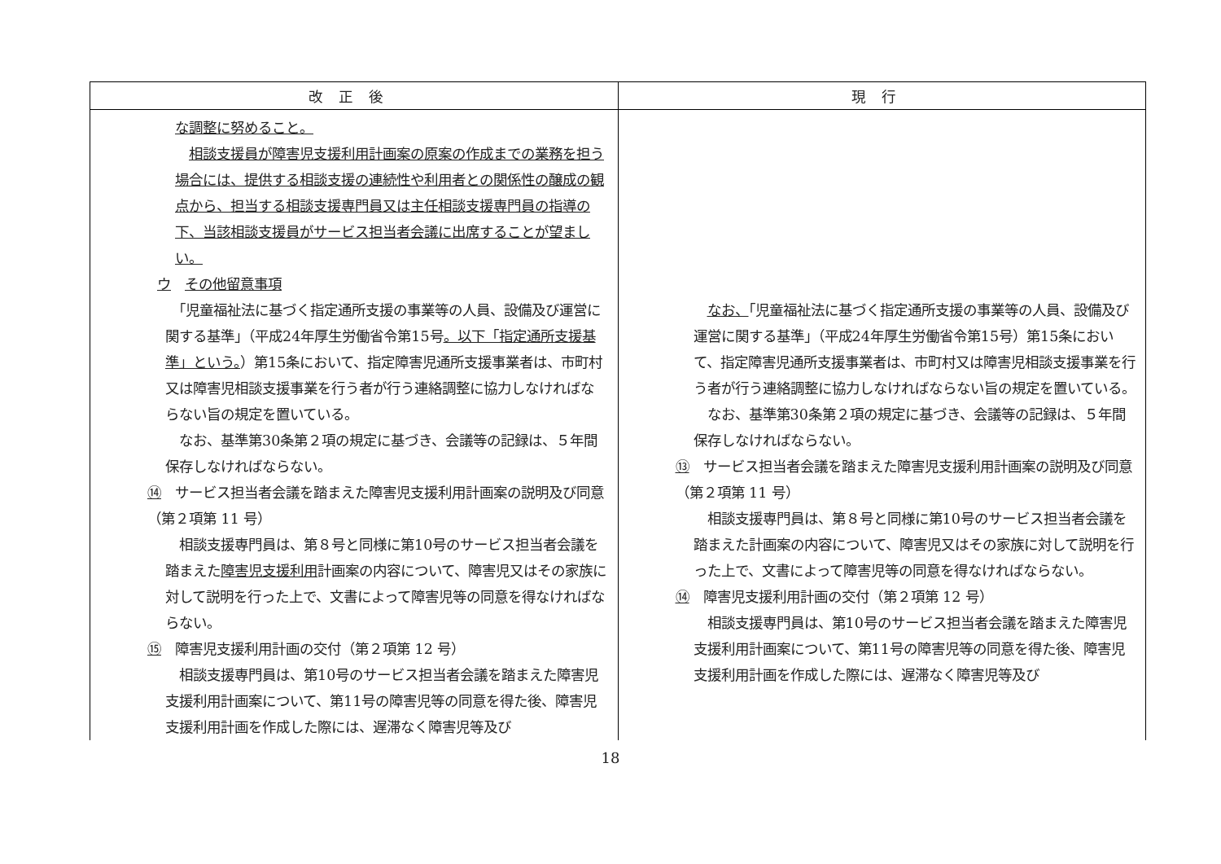| 改正後 | 現行 |
| --- | --- |
| な調整に努めること。 相談支援員が障害児支援利用計画案の原案の作成までの業務を担う場合には、提供する相談支援の連続性や利用者との関係性の醸成の観点から、担当する相談支援専門員又は主任相談支援専門員の指導の下、当該相談支援員がサービス担当者会議に出席することが望ましい。 ウ その他留意事項 「児童福祉法に基づく指定通所支援の事業等の人員、設備及び運営に関する基準」（平成24年厚生労働省令第15号 。以下「指定通所支援基準」という。 ）第15条において、指定障害児通所支援事業者は、市町村又は障害児相談支援事業を行う者が行う連絡調整に協力しなければならない旨の規定を置いている。 なお、基準第30条第２項の規定に基づき、会議等の記録は、５年間保存しなければならない。 ⑭ サービス担当者会議を踏まえた障害児支援利用計画案の説明及び同意（第２項第 11 号） 相談支援専門員は、第８号と同様に第10号のサービス担当者会議を踏まえた 障害児支援利用 計画案の内容について、障害児又はその家族に対して説明を行った上で、文書によって障害児等の同意を得なければならない。 ⑮ 障害児支援利用計画の交付（第２項第 12 号） 相談支援専門員は、第10号のサービス担当者会議を踏まえた障害児支援利用計画案について、第11号の障害児等の同意を得た後、障害児支援利用計画を作成した際には、遅滞なく障害児等及び | なお、 「児童福祉法に基づく指定通所支援の事業等の人員、設備及び運営に関する基準」（平成24年厚生労働省令第15号）第15条において、指定障害児通所支援事業者は、市町村又は障害児相談支援事業を行う者が行う連絡調整に協力しなければならない旨の規定を置いている。 なお、基準第30条第２項の規定に基づき、会議等の記録は、５年間保存しなければならない。 ⑬ サービス担当者会議を踏まえた障害児支援利用計画案の説明及び同意（第２項第 11 号） 相談支援専門員は、第８号と同様に第10号のサービス担当者会議を踏まえた計画案の内容について、障害児又はその家族に対して説明を行った上で、文書によって障害児等の同意を得なければならない。 ⑭ 障害児支援利用計画の交付（第２項第 12 号） 相談支援専門員は、第10号のサービス担当者会議を踏まえた障害児支援利用計画案について、第11号の障害児等の同意を得た後、障害児支援利用計画を作成した際には、遅滞なく障害児等及び |
18